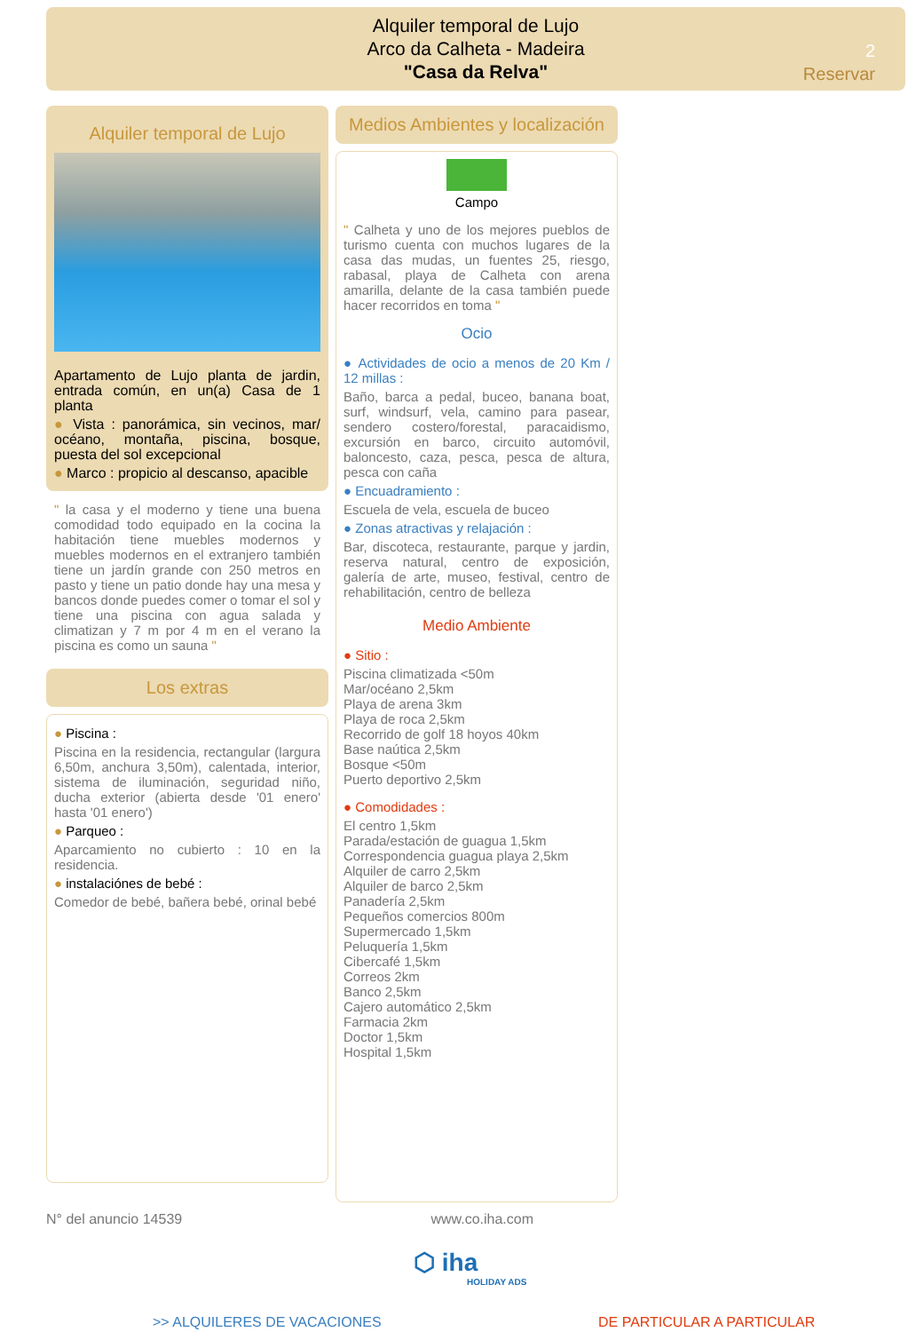Alquiler temporal de Lujo
Arco da Calheta - Madeira
"Casa da Relva"
2
Reservar
Alquiler temporal de Lujo
Apartamento de Lujo planta de jardin, entrada común, en un(a) Casa de 1 planta
● Vista : panorámica, sin vecinos, mar/ océano, montaña, piscina, bosque, puesta del sol excepcional
● Marco : propicio al descanso, apacible
" la casa y el moderno y tiene una buena comodidad todo equipado en la cocina la habitación tiene muebles modernos y muebles modernos en el extranjero también tiene un jardín grande con 250 metros en pasto y tiene un patio donde hay una mesa y bancos donde puedes comer o tomar el sol y tiene una piscina con agua salada y climatizan y 7 m por 4 m en el verano la piscina es como un sauna "
Los extras
● Piscina :
Piscina en la residencia, rectangular (largura 6,50m, anchura 3,50m), calentada, interior, sistema de iluminación, seguridad niño, ducha exterior (abierta desde '01 enero' hasta '01 enero')
● Parqueo :
Aparcamiento no cubierto : 10 en la residencia.
● instalaciónes de bebé :
Comedor de bebé, bañera bebé, orinal bebé
Medios Ambientes y localización
Campo
" Calheta y uno de los mejores pueblos de turismo cuenta con muchos lugares de la casa das mudas, un fuentes 25, riesgo, rabasal, playa de Calheta con arena amarilla, delante de la casa también puede hacer recorridos en toma "
Ocio
● Actividades de ocio a menos de 20 Km / 12 millas :
Baño, barca a pedal, buceo, banana boat, surf, windsurf, vela, camino para pasear, sendero costero/forestal, paracaidismo, excursión en barco, circuito automóvil, baloncesto, caza, pesca, pesca de altura, pesca con caña
● Encuadramiento :
Escuela de vela, escuela de buceo
● Zonas atractivas y relajación :
Bar, discoteca, restaurante, parque y jardin, reserva natural, centro de exposición, galería de arte, museo, festival, centro de rehabilitación, centro de belleza
Medio Ambiente
● Sitio :
Piscina climatizada <50m
Mar/océano 2,5km
Playa de arena 3km
Playa de roca 2,5km
Recorrido de golf 18 hoyos 40km
Base naútica 2,5km
Bosque <50m
Puerto deportivo 2,5km
● Comodidades :
El centro 1,5km
Parada/estación de guagua 1,5km
Correspondencia guagua playa 2,5km
Alquiler de carro 2,5km
Alquiler de barco 2,5km
Panadería 2,5km
Pequeños comercios 800m
Supermercado 1,5km
Peluquería 1,5km
Cibercafé 1,5km
Correos 2km
Banco 2,5km
Cajero automático 2,5km
Farmacia 2km
Doctor 1,5km
Hospital 1,5km
N° del anuncio 14539 www.co.iha.com
⬡ iha
HOLIDAY ADS
>> ALQUILERES DE VACACIONES DE PARTICULAR A PARTICULAR